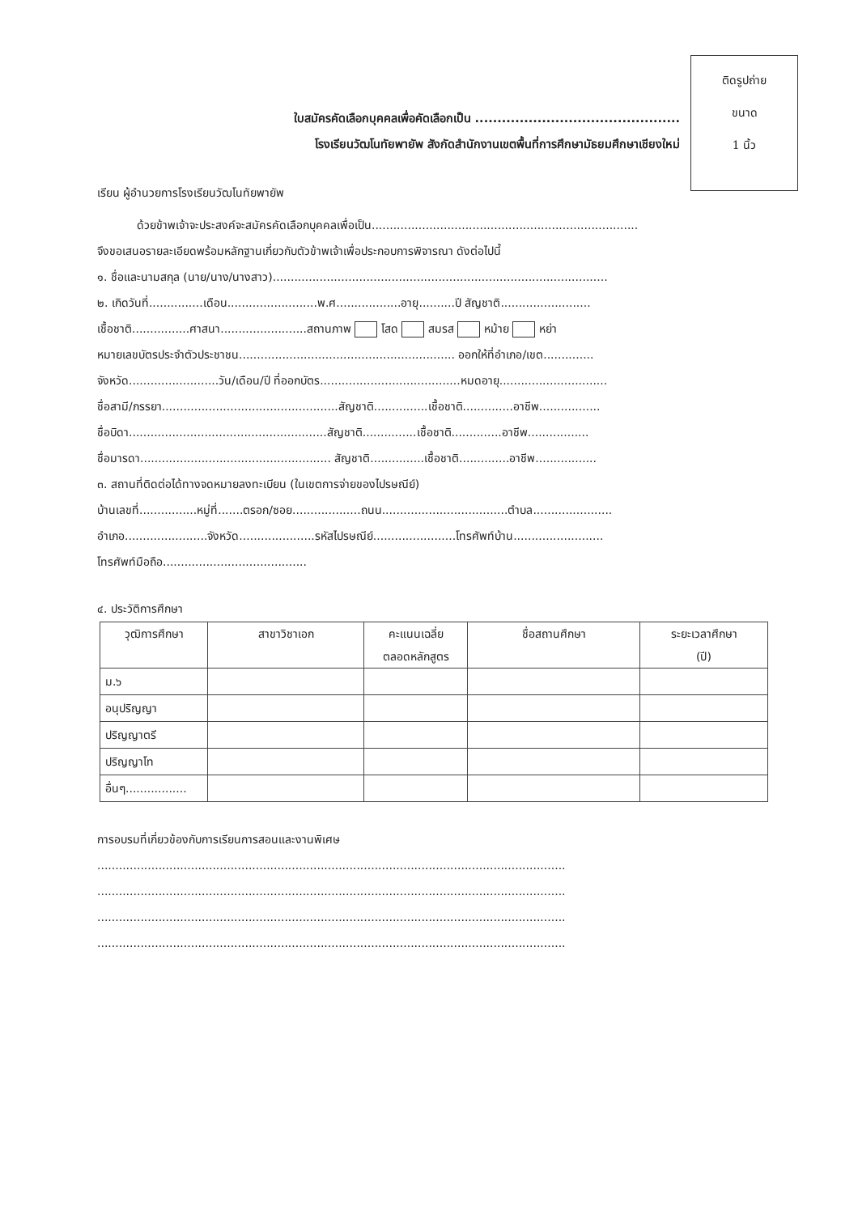ติดรูปถ่าย
ขนาด
1 นิ้ว
ใบสมัครคัดเลือกบุคคลเพื่อคัดเลือกเป็น ..............................................
โรงเรียนวัฒโนทัยพายัพ สังกัดสำนักงานเขตพื้นที่การศึกษามัธยมศึกษาเชียงใหม่
เรียน ผู้อำนวยการโรงเรียนวัฒโนทัยพายัพ
ด้วยข้าพเจ้าจะประสงค์จะสมัครคัดเลือกบุคคลเพื่อเป็น..........................................................................
จึงขอเสนอรายละเอียดพร้อมหลักฐานเกี่ยวกับตัวข้าพเจ้าเพื่อประกอบการพิจารณา ดังต่อไปนี้
๑. ชื่อและนามสกุล (นาย/นาง/นางสาว).............................................................................................
๒. เกิดวันที่...............เดือน.........................พ.ศ..................อายุ..........ปี สัญชาติ.........................
เชื้อชาติ................ศาสนา........................สถานภาพ โสด สมรส หม้าย หย่า
หมายเลขบัตรประจำตัวประชาชน............................................................ ออกให้ที่อำเภอ/เขต..............
จังหวัด.........................วัน/เดือน/ปี ที่ออกบัตร.......................................หมดอายุ..............................
ชื่อสามี/ภรรยา.................................................สัญชาติ...............เชื้อชาติ..............อาชีพ.................
ชื่อบิดา.......................................................สัญชาติ...............เชื้อชาติ..............อาชีพ.................
ชื่อมารดา..................................................... สัญชาติ...............เชื้อชาติ..............อาชีพ.................
๓. สถานที่ติดต่อได้ทางจดหมายลงทะเบียน (ในเขตการจ่ายของไปรษณีย์)
บ้านเลขที่................หมู่ที่.......ตรอก/ซอย...................ถนน...................................ตำบล......................
อำเภอ.......................จังหวัด.....................รหัสไปรษณีย์.......................โทรศัพท์บ้าน.........................
โทรศัพท์มือถือ........................................
๔. ประวัติการศึกษา
| วุฒิการศึกษา | สาขาวิชาเอก | คะแนนเฉลี่ย ตลอดหลักสูตร | ชื่อสถานศึกษา | ระยะเวลาศึกษา (ปี) |
| --- | --- | --- | --- | --- |
| ม.๖ | | | | |
| อนุปริญญา | | | | |
| ปริญญาตรี | | | | |
| ปริญญาโท | | | | |
| อื่นๆ................. | | | | |
การอบรมที่เกี่ยวข้องกับการเรียนการสอนและงานพิเศษ
..................................................................................................................................
..................................................................................................................................
..................................................................................................................................
..................................................................................................................................